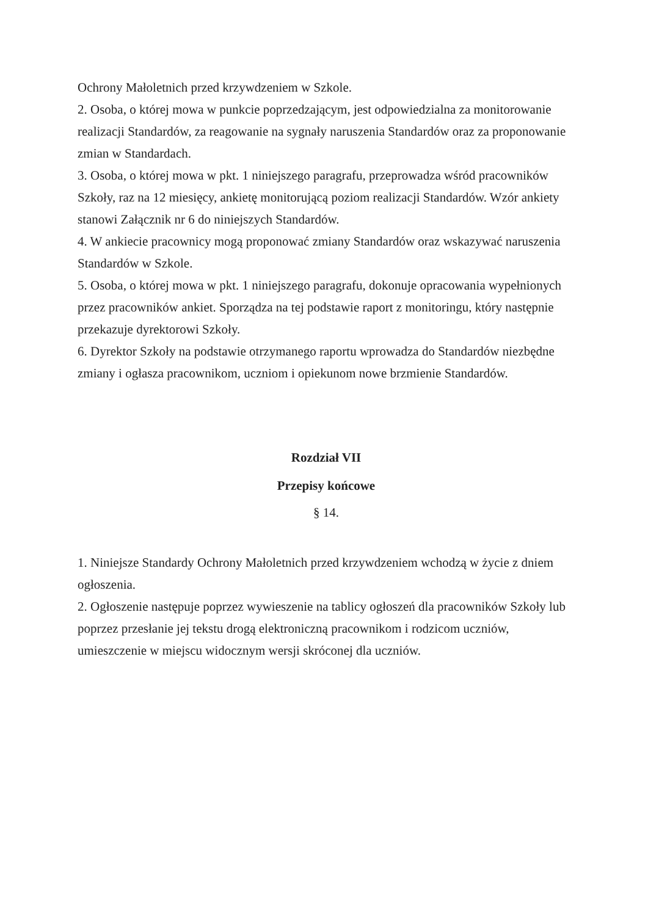Ochrony Małoletnich przed krzywdzeniem w Szkole.
2. Osoba, o której mowa w punkcie poprzedzającym, jest odpowiedzialna za monitorowanie realizacji Standardów, za reagowanie na sygnały naruszenia Standardów oraz za proponowanie zmian w Standardach.
3. Osoba, o której mowa w pkt. 1 niniejszego paragrafu, przeprowadza wśród pracowników Szkoły, raz na 12 miesięcy, ankietę monitorującą poziom realizacji Standardów. Wzór ankiety stanowi Załącznik nr 6 do niniejszych Standardów.
4. W ankiecie pracownicy mogą proponować zmiany Standardów oraz wskazywać naruszenia Standardów w Szkole.
5. Osoba, o której mowa w pkt. 1 niniejszego paragrafu, dokonuje opracowania wypełnionych przez pracowników ankiet. Sporządza na tej podstawie raport z monitoringu, który następnie przekazuje dyrektorowi Szkoły.
6. Dyrektor Szkoły na podstawie otrzymanego raportu wprowadza do Standardów niezbędne zmiany i ogłasza pracownikom, uczniom i opiekunom nowe brzmienie Standardów.
Rozdział VII
Przepisy końcowe
§ 14.
1. Niniejsze Standardy Ochrony Małoletnich przed krzywdzeniem wchodzą w życie z dniem ogłoszenia.
2. Ogłoszenie następuje poprzez wywieszenie na tablicy ogłoszeń dla pracowników Szkoły lub poprzez przesłanie jej tekstu drogą elektroniczną pracownikom i rodzicom uczniów, umieszczenie w miejscu widocznym wersji skróconej dla uczniów.